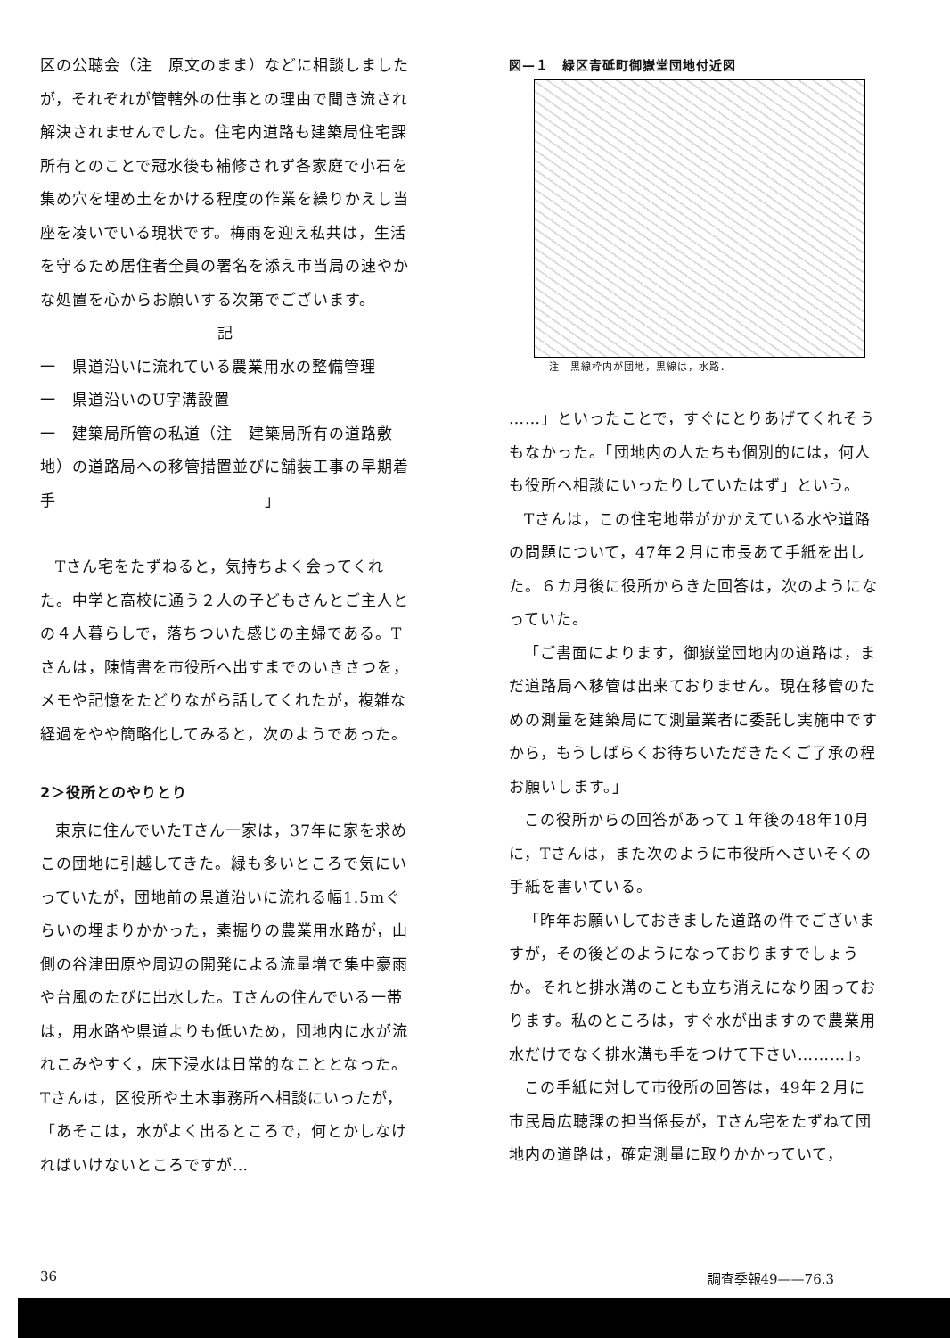区の公聴会（注　原文のまま）などに相談しましたが，それぞれが管轄外の仕事との理由で聞き流され解決されませんでした。住宅内道路も建築局住宅課所有とのことで冠水後も補修されず各家庭で小石を集め穴を埋め土をかける程度の作業を繰りかえし当座を凌いでいる現状です。梅雨を迎え私共は，生活を守るため居住者全員の署名を添え市当局の速やかな処置を心からお願いする次第でございます。
記
一　県道沿いに流れている農業用水の整備管理
一　県道沿いのU字溝設置
一　建築局所管の私道（注　建築局所有の道路敷地）の道路局への移管措置並びに舗装工事の早期着手　　　　　　　　　　　　　」
Tさん宅をたずねると，気持ちよく会ってくれた。中学と高校に通う２人の子どもさんとご主人との４人暮らしで，落ちついた感じの主婦である。Tさんは，陳情書を市役所へ出すまでのいきさつを，メモや記憶をたどりながら話してくれたが，複雑な経過をやや簡略化してみると，次のようであった。
2＞役所とのやりとり
東京に住んでいたTさん一家は，37年に家を求めこの団地に引越してきた。緑も多いところで気にいっていたが，団地前の県道沿いに流れる幅1.5mぐらいの埋まりかかった，素掘りの農業用水路が，山側の谷津田原や周辺の開発による流量増で集中豪雨や台風のたびに出水した。Tさんの住んでいる一帯は，用水路や県道よりも低いため，団地内に水が流れこみやすく，床下浸水は日常的なこととなった。Tさんは，区役所や土木事務所へ相談にいったが，「あそこは，水がよく出るところで，何とかしなければいけないところですが…
図—１　緑区青砥町御嶽堂団地付近図
注　黒線枠内が団地，黒線は，水路．
……」といったことで，すぐにとりあげてくれそうもなかった。「団地内の人たちも個別的には，何人も役所へ相談にいったりしていたはず」という。
Tさんは，この住宅地帯がかかえている水や道路の問題について，47年２月に市長あて手紙を出した。６カ月後に役所からきた回答は，次のようになっていた。
「ご書面によります，御嶽堂団地内の道路は，まだ道路局へ移管は出来ておりません。現在移管のための測量を建築局にて測量業者に委託し実施中ですから，もうしばらくお待ちいただきたくご了承の程お願いします。」
この役所からの回答があって１年後の48年10月に，Tさんは，また次のように市役所へさいそくの手紙を書いている。
「昨年お願いしておきました道路の件でございますが，その後どのようになっておりますでしょうか。それと排水溝のことも立ち消えになり困っております。私のところは，すぐ水が出ますので農業用水だけでなく排水溝も手をつけて下さい………」。
この手紙に対して市役所の回答は，49年２月に市民局広聴課の担当係長が，Tさん宅をたずねて団地内の道路は，確定測量に取りかかっていて，
36 調査季報49——76.3